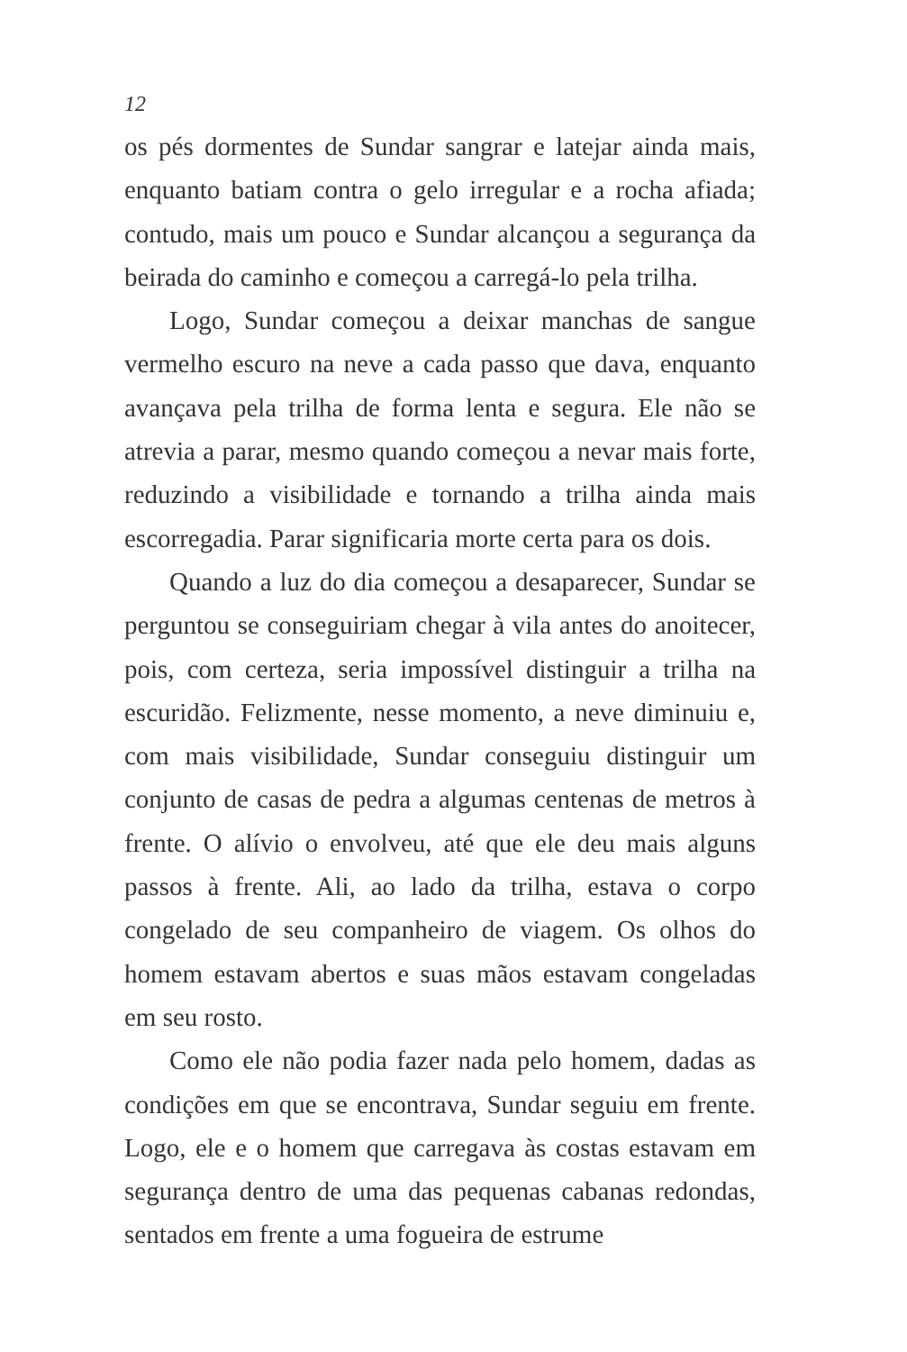12
os pés dormentes de Sundar sangrar e latejar ainda mais, enquanto batiam contra o gelo irregular e a rocha afiada; contudo, mais um pouco e Sundar alcançou a segurança da beirada do caminho e começou a carregá-lo pela trilha.
Logo, Sundar começou a deixar manchas de sangue vermelho escuro na neve a cada passo que dava, enquanto avançava pela trilha de forma lenta e segura. Ele não se atrevia a parar, mesmo quando começou a nevar mais forte, reduzindo a visibilidade e tornando a trilha ainda mais escorregadia. Parar significaria morte certa para os dois.
Quando a luz do dia começou a desaparecer, Sundar se perguntou se conseguiriam chegar à vila antes do anoitecer, pois, com certeza, seria impossível distinguir a trilha na escuridão. Felizmente, nesse momento, a neve diminuiu e, com mais visibilidade, Sundar conseguiu distinguir um conjunto de casas de pedra a algumas centenas de metros à frente. O alívio o envolveu, até que ele deu mais alguns passos à frente. Ali, ao lado da trilha, estava o corpo congelado de seu companheiro de viagem. Os olhos do homem estavam abertos e suas mãos estavam congeladas em seu rosto.
Como ele não podia fazer nada pelo homem, dadas as condições em que se encontrava, Sundar seguiu em frente. Logo, ele e o homem que carregava às costas estavam em segurança dentro de uma das pequenas cabanas redondas, sentados em frente a uma fogueira de estrume